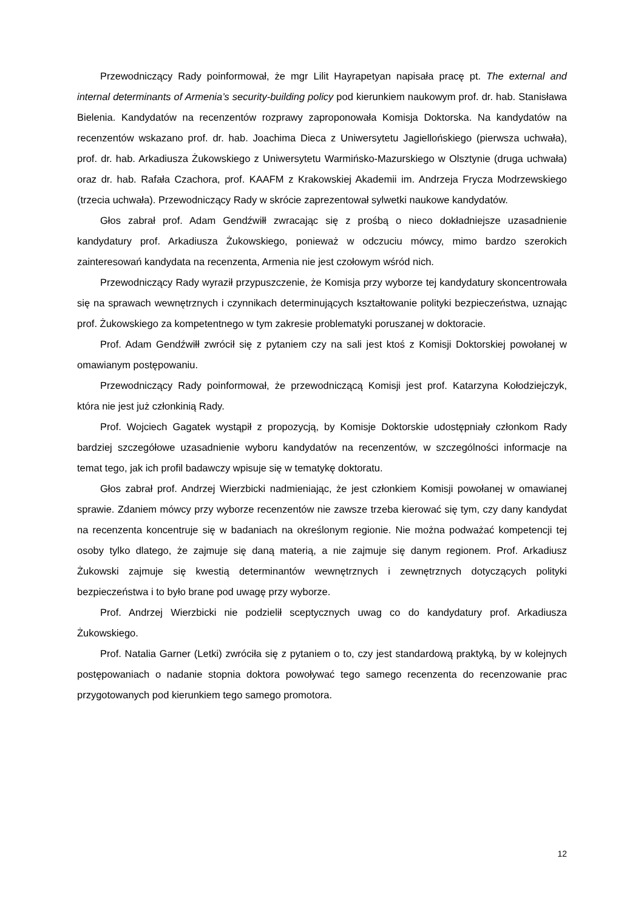Przewodniczący Rady poinformował, że mgr Lilit Hayrapetyan napisała pracę pt. The external and internal determinants of Armenia’s security-building policy pod kierunkiem naukowym prof. dr. hab. Stanisława Bielenia. Kandydatów na recenzentów rozprawy zaproponowała Komisja Doktorska. Na kandydatów na recenzentów wskazano prof. dr. hab. Joachima Dieca z Uniwersytetu Jagiellońskiego (pierwsza uchwała), prof. dr. hab. Arkadiusza Żukowskiego z Uniwersytetu Warmińsko-Mazurskiego w Olsztynie (druga uchwała) oraz dr. hab. Rafała Czachora, prof. KAAFM z Krakowskiej Akademii im. Andrzeja Frycza Modrzewskiego (trzecia uchwała). Przewodniczący Rady w skrócie zaprezentował sylwetki naukowe kandydatów.
Głos zabrał prof. Adam Gendźwiłł zwracając się z prośbą o nieco dokładniejsze uzasadnienie kandydatury prof. Arkadiusza Żukowskiego, ponieważ w odczuciu mówcy, mimo bardzo szerokich zainteresowań kandydata na recenzenta, Armenia nie jest czołowym wśród nich.
Przewodniczący Rady wyraził przypuszczenie, że Komisja przy wyborze tej kandydatury skoncentrowała się na sprawach wewnętrznych i czynnikach determinujących kształtowanie polityki bezpieczeństwa, uznając prof. Żukowskiego za kompetentnego w tym zakresie problematyki poruszanej w doktoracie.
Prof. Adam Gendźwiłł zwrócił się z pytaniem czy na sali jest ktoś z Komisji Doktorskiej powołanej w omawianym postępowaniu.
Przewodniczący Rady poinformował, że przewodniczącą Komisji jest prof. Katarzyna Kołodziejczyk, która nie jest już członkinią Rady.
Prof. Wojciech Gagatek wystąpił z propozycją, by Komisje Doktorskie udostępniały członkom Rady bardziej szczegółowe uzasadnienie wyboru kandydatów na recenzentów, w szczególności informacje na temat tego, jak ich profil badawczy wpisuje się w tematykę doktoratu.
Głos zabrał prof. Andrzej Wierzbicki nadmieniając, że jest członkiem Komisji powołanej w omawianej sprawie. Zdaniem mówcy przy wyborze recenzentów nie zawsze trzeba kierować się tym, czy dany kandydat na recenzenta koncentruje się w badaniach na określonym regionie. Nie można podważać kompetencji tej osoby tylko dlatego, że zajmuje się daną materią, a nie zajmuje się danym regionem. Prof. Arkadiusz Żukowski zajmuje się kwestią determinantów wewnętrznych i zewnętrznych dotyczących polityki bezpieczeństwa i to było brane pod uwagę przy wyborze.
Prof. Andrzej Wierzbicki nie podzielił sceptycznych uwag co do kandydatury prof. Arkadiusza Żukowskiego.
Prof. Natalia Garner (Letki) zwróciła się z pytaniem o to, czy jest standardową praktyką, by w kolejnych postępowaniach o nadanie stopnia doktora powoływać tego samego recenzenta do recenzowanie prac przygotowanych pod kierunkiem tego samego promotora.
12